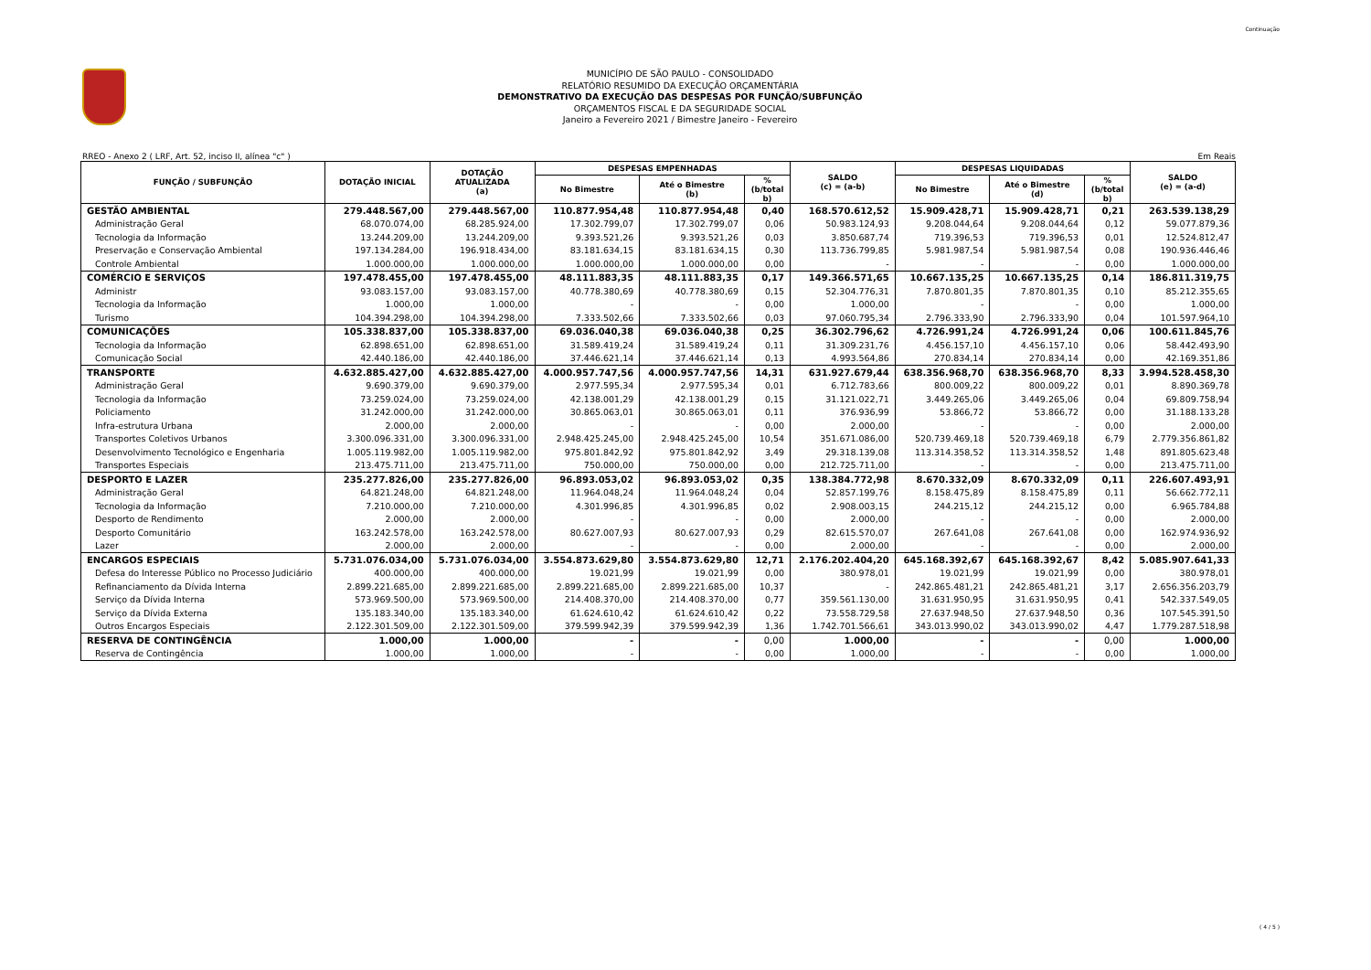Continuação
MUNICÍPIO DE SÃO PAULO - CONSOLIDADO
RELATÓRIO RESUMIDO DA EXECUÇÃO ORÇAMENTÁRIA
DEMONSTRATIVO DA EXECUÇÃO DAS DESPESAS POR FUNÇÃO/SUBFUNÇÃO
ORÇAMENTOS FISCAL E DA SEGURIDADE SOCIAL
Janeiro a Fevereiro 2021 / Bimestre Janeiro - Fevereiro
RREO - Anexo 2 ( LRF, Art. 52, inciso II, alínea "c" ) Em Reais
| FUNÇÃO / SUBFUNÇÃO | DOTAÇÃO INICIAL | DOTAÇÃO ATUALIZADA (a) | DESPESAS EMPENHADAS | | | SALDO (c) = (a-b) | DESPESAS LIQUIDADAS | | | SALDO (e) = (a-d) |
| --- | --- | --- | --- | --- | --- | --- | --- | --- | --- | --- |
| | | | No Bimestre | Até o Bimestre (b) | % (b/total b) | | No Bimestre | Até o Bimestre (d) | % (b/total b) | |
| GESTÃO AMBIENTAL | 279.448.567,00 | 279.448.567,00 | 110.877.954,48 | 110.877.954,48 | 0,40 | 168.570.612,52 | 15.909.428,71 | 15.909.428,71 | 0,21 | 263.539.138,29 |
| Administração Geral | 68.070.074,00 | 68.285.924,00 | 17.302.799,07 | 17.302.799,07 | 0,06 | 50.983.124,93 | 9.208.044,64 | 9.208.044,64 | 0,12 | 59.077.879,36 |
| Tecnologia da Informação | 13.244.209,00 | 13.244.209,00 | 9.393.521,26 | 9.393.521,26 | 0,03 | 3.850.687,74 | 719.396,53 | 719.396,53 | 0,01 | 12.524.812,47 |
| Preservação e Conservação Ambiental | 197.134.284,00 | 196.918.434,00 | 83.181.634,15 | 83.181.634,15 | 0,30 | 113.736.799,85 | 5.981.987,54 | 5.981.987,54 | 0,08 | 190.936.446,46 |
| Controle Ambiental | 1.000.000,00 | 1.000.000,00 | 1.000.000,00 | 1.000.000,00 | 0,00 | - | - | - | 0,00 | 1.000.000,00 |
| COMÉRCIO E SERVIÇOS | 197.478.455,00 | 197.478.455,00 | 48.111.883,35 | 48.111.883,35 | 0,17 | 149.366.571,65 | 10.667.135,25 | 10.667.135,25 | 0,14 | 186.811.319,75 |
| Administr | 93.083.157,00 | 93.083.157,00 | 40.778.380,69 | 40.778.380,69 | 0,15 | 52.304.776,31 | 7.870.801,35 | 7.870.801,35 | 0,10 | 85.212.355,65 |
| Tecnologia da Informação | 1.000,00 | 1.000,00 | - | - | 0,00 | 1.000,00 | - | - | 0,00 | 1.000,00 |
| Turismo | 104.394.298,00 | 104.394.298,00 | 7.333.502,66 | 7.333.502,66 | 0,03 | 97.060.795,34 | 2.796.333,90 | 2.796.333,90 | 0,04 | 101.597.964,10 |
| COMUNICAÇÕES | 105.338.837,00 | 105.338.837,00 | 69.036.040,38 | 69.036.040,38 | 0,25 | 36.302.796,62 | 4.726.991,24 | 4.726.991,24 | 0,06 | 100.611.845,76 |
| Tecnologia da Informação | 62.898.651,00 | 62.898.651,00 | 31.589.419,24 | 31.589.419,24 | 0,11 | 31.309.231,76 | 4.456.157,10 | 4.456.157,10 | 0,06 | 58.442.493,90 |
| Comunicação Social | 42.440.186,00 | 42.440.186,00 | 37.446.621,14 | 37.446.621,14 | 0,13 | 4.993.564,86 | 270.834,14 | 270.834,14 | 0,00 | 42.169.351,86 |
| TRANSPORTE | 4.632.885.427,00 | 4.632.885.427,00 | 4.000.957.747,56 | 4.000.957.747,56 | 14,31 | 631.927.679,44 | 638.356.968,70 | 638.356.968,70 | 8,33 | 3.994.528.458,30 |
| Administração Geral | 9.690.379,00 | 9.690.379,00 | 2.977.595,34 | 2.977.595,34 | 0,01 | 6.712.783,66 | 800.009,22 | 800.009,22 | 0,01 | 8.890.369,78 |
| Tecnologia da Informação | 73.259.024,00 | 73.259.024,00 | 42.138.001,29 | 42.138.001,29 | 0,15 | 31.121.022,71 | 3.449.265,06 | 3.449.265,06 | 0,04 | 69.809.758,94 |
| Policiamento | 31.242.000,00 | 31.242.000,00 | 30.865.063,01 | 30.865.063,01 | 0,11 | 376.936,99 | 53.866,72 | 53.866,72 | 0,00 | 31.188.133,28 |
| Infra-estrutura Urbana | 2.000,00 | 2.000,00 | - | - | 0,00 | 2.000,00 | - | - | 0,00 | 2.000,00 |
| Transportes Coletivos Urbanos | 3.300.096.331,00 | 3.300.096.331,00 | 2.948.425.245,00 | 2.948.425.245,00 | 10,54 | 351.671.086,00 | 520.739.469,18 | 520.739.469,18 | 6,79 | 2.779.356.861,82 |
| Desenvolvimento Tecnológico e Engenharia | 1.005.119.982,00 | 1.005.119.982,00 | 975.801.842,92 | 975.801.842,92 | 3,49 | 29.318.139,08 | 113.314.358,52 | 113.314.358,52 | 1,48 | 891.805.623,48 |
| Transportes Especiais | 213.475.711,00 | 213.475.711,00 | 750.000,00 | 750.000,00 | 0,00 | 212.725.711,00 | - | - | 0,00 | 213.475.711,00 |
| DESPORTO E LAZER | 235.277.826,00 | 235.277.826,00 | 96.893.053,02 | 96.893.053,02 | 0,35 | 138.384.772,98 | 8.670.332,09 | 8.670.332,09 | 0,11 | 226.607.493,91 |
| Administração Geral | 64.821.248,00 | 64.821.248,00 | 11.964.048,24 | 11.964.048,24 | 0,04 | 52.857.199,76 | 8.158.475,89 | 8.158.475,89 | 0,11 | 56.662.772,11 |
| Tecnologia da Informação | 7.210.000,00 | 7.210.000,00 | 4.301.996,85 | 4.301.996,85 | 0,02 | 2.908.003,15 | 244.215,12 | 244.215,12 | 0,00 | 6.965.784,88 |
| Desporto de Rendimento | 2.000,00 | 2.000,00 | - | - | 0,00 | 2.000,00 | - | - | 0,00 | 2.000,00 |
| Desporto Comunitário | 163.242.578,00 | 163.242.578,00 | 80.627.007,93 | 80.627.007,93 | 0,29 | 82.615.570,07 | 267.641,08 | 267.641,08 | 0,00 | 162.974.936,92 |
| Lazer | 2.000,00 | 2.000,00 | - | - | 0,00 | 2.000,00 | - | - | 0,00 | 2.000,00 |
| ENCARGOS ESPECIAIS | 5.731.076.034,00 | 5.731.076.034,00 | 3.554.873.629,80 | 3.554.873.629,80 | 12,71 | 2.176.202.404,20 | 645.168.392,67 | 645.168.392,67 | 8,42 | 5.085.907.641,33 |
| Defesa do Interesse Público no Processo Judiciário | 400.000,00 | 400.000,00 | 19.021,99 | 19.021,99 | 0,00 | 380.978,01 | 19.021,99 | 19.021,99 | 0,00 | 380.978,01 |
| Refinanciamento da Dívida Interna | 2.899.221.685,00 | 2.899.221.685,00 | 2.899.221.685,00 | 2.899.221.685,00 | 10,37 | - | 242.865.481,21 | 242.865.481,21 | 3,17 | 2.656.356.203,79 |
| Serviço da Dívida Interna | 573.969.500,00 | 573.969.500,00 | 214.408.370,00 | 214.408.370,00 | 0,77 | 359.561.130,00 | 31.631.950,95 | 31.631.950,95 | 0,41 | 542.337.549,05 |
| Serviço da Dívida Externa | 135.183.340,00 | 135.183.340,00 | 61.624.610,42 | 61.624.610,42 | 0,22 | 73.558.729,58 | 27.637.948,50 | 27.637.948,50 | 0,36 | 107.545.391,50 |
| Outros Encargos Especiais | 2.122.301.509,00 | 2.122.301.509,00 | 379.599.942,39 | 379.599.942,39 | 1,36 | 1.742.701.566,61 | 343.013.990,02 | 343.013.990,02 | 4,47 | 1.779.287.518,98 |
| RESERVA DE CONTINGÊNCIA | 1.000,00 | 1.000,00 | - | - | 0,00 | 1.000,00 | - | - | 0,00 | 1.000,00 |
| Reserva de Contingência | 1.000,00 | 1.000,00 | - | - | 0,00 | 1.000,00 | - | - | 0,00 | 1.000,00 |
( 4 / 5 )